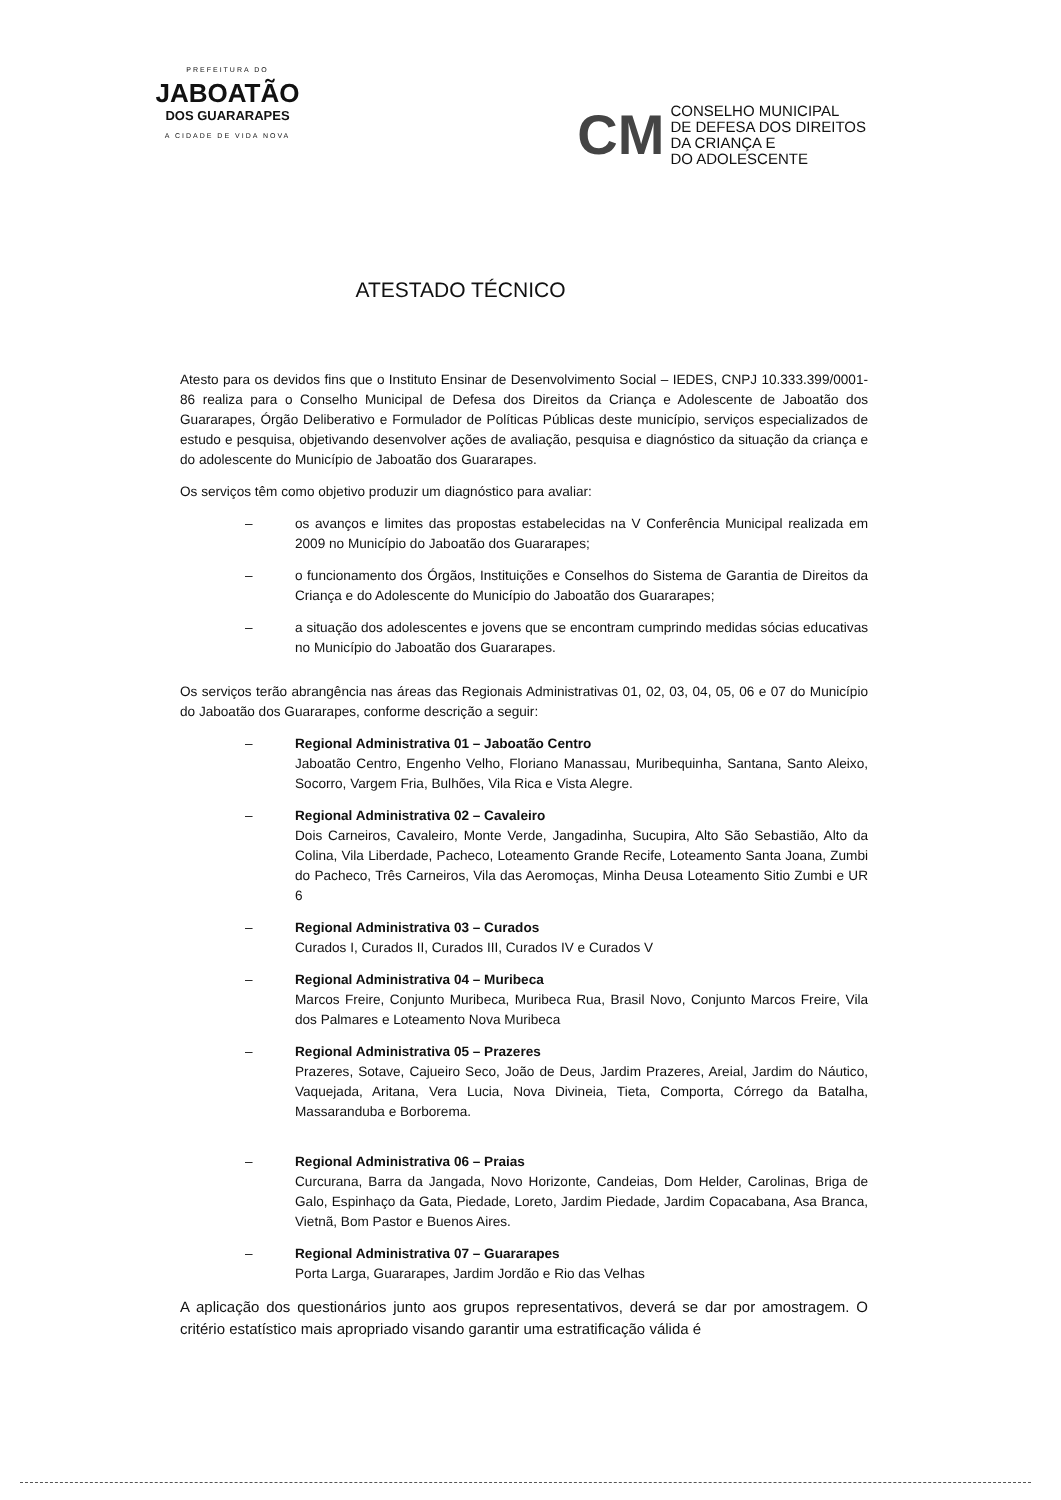PREFEITURA DO
JABOATÃO
DOS GUARARAPES
A CIDADE DE VIDA NOVA
CM
CONSELHO MUNICIPAL
DE DEFESA DOS DIREITOS
DA CRIANÇA E
DO ADOLESCENTE
ATESTADO TÉCNICO
Atesto para os devidos fins que o Instituto Ensinar de Desenvolvimento Social – IEDES, CNPJ 10.333.399/0001-86 realiza para o Conselho Municipal de Defesa dos Direitos da Criança e Adolescente de Jaboatão dos Guararapes, Órgão Deliberativo e Formulador de Políticas Públicas deste município, serviços especializados de estudo e pesquisa, objetivando desenvolver ações de avaliação, pesquisa e diagnóstico da situação da criança e do adolescente do Município de Jaboatão dos Guararapes.
Os serviços têm como objetivo produzir um diagnóstico para avaliar:
– os avanços e limites das propostas estabelecidas na V Conferência Municipal realizada em 2009 no Município do Jaboatão dos Guararapes;
– o funcionamento dos Órgãos, Instituições e Conselhos do Sistema de Garantia de Direitos da Criança e do Adolescente do Município do Jaboatão dos Guararapes;
– a situação dos adolescentes e jovens que se encontram cumprindo medidas sócias educativas no Município do Jaboatão dos Guararapes.
Os serviços terão abrangência nas áreas das Regionais Administrativas 01, 02, 03, 04, 05, 06 e 07 do Município do Jaboatão dos Guararapes, conforme descrição a seguir:
– Regional Administrativa 01 – Jaboatão Centro
Jaboatão Centro, Engenho Velho, Floriano Manassau, Muribequinha, Santana, Santo Aleixo, Socorro, Vargem Fria, Bulhões, Vila Rica e Vista Alegre.
– Regional Administrativa 02 – Cavaleiro
Dois Carneiros, Cavaleiro, Monte Verde, Jangadinha, Sucupira, Alto São Sebastião, Alto da Colina, Vila Liberdade, Pacheco, Loteamento Grande Recife, Loteamento Santa Joana, Zumbi do Pacheco, Três Carneiros, Vila das Aeromoças, Minha Deusa Loteamento Sitio Zumbi e UR 6
– Regional Administrativa 03 – Curados
Curados I, Curados II, Curados III, Curados IV e Curados V
– Regional Administrativa 04 – Muribeca
Marcos Freire, Conjunto Muribeca, Muribeca Rua, Brasil Novo, Conjunto Marcos Freire, Vila dos Palmares e Loteamento Nova Muribeca
– Regional Administrativa 05 – Prazeres
Prazeres, Sotave, Cajueiro Seco, João de Deus, Jardim Prazeres, Areial, Jardim do Náutico, Vaquejada, Aritana, Vera Lucia, Nova Divineia, Tieta, Comporta, Córrego da Batalha, Massaranduba e Borborema.
– Regional Administrativa 06 – Praias
Curcurana, Barra da Jangada, Novo Horizonte, Candeias, Dom Helder, Carolinas, Briga de Galo, Espinhaço da Gata, Piedade, Loreto, Jardim Piedade, Jardim Copacabana, Asa Branca, Vietnã, Bom Pastor e Buenos Aires.
– Regional Administrativa 07 – Guararapes
Porta Larga, Guararapes, Jardim Jordão e Rio das Velhas
A aplicação dos questionários junto aos grupos representativos, deverá se dar por amostragem. O critério estatístico mais apropriado visando garantir uma estratificação válida é